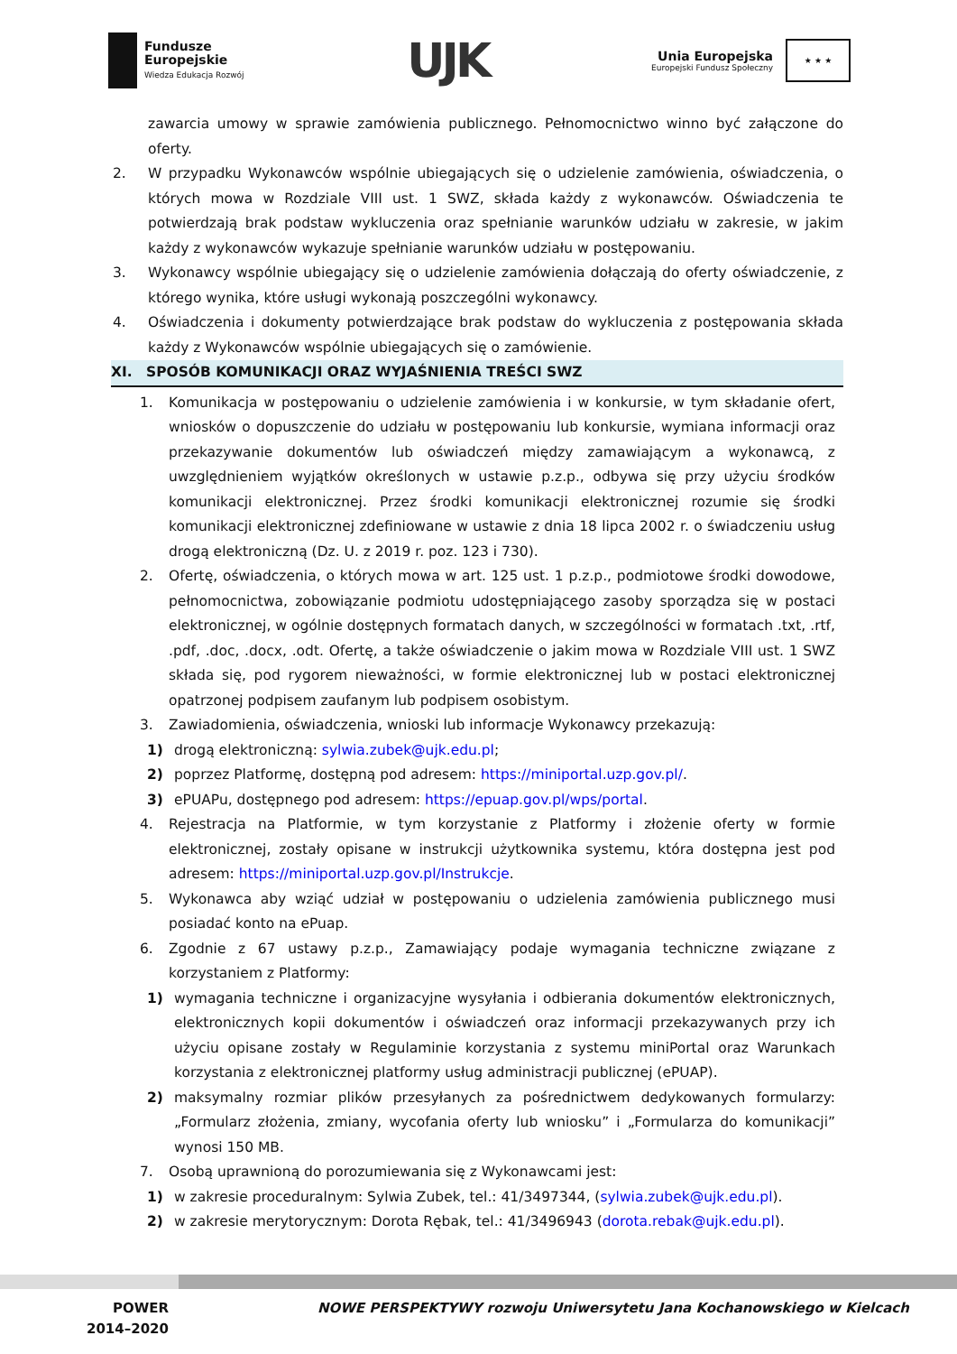Fundusze
Europejskie
Wiedza Edukacja Rozwój
UJK
Unia Europejska
Europejski Fundusz Społeczny
★ ★ ★
zawarcia umowy w sprawie zamówienia publicznego. Pełnomocnictwo winno być załączone do oferty.
2. W przypadku Wykonawców wspólnie ubiegających się o udzielenie zamówienia, oświadczenia, o których mowa w Rozdziale VIII ust. 1 SWZ, składa każdy z wykonawców. Oświadczenia te potwierdzają brak podstaw wykluczenia oraz spełnianie warunków udziału w zakresie, w jakim każdy z wykonawców wykazuje spełnianie warunków udziału w postępowaniu.
3. Wykonawcy wspólnie ubiegający się o udzielenie zamówienia dołączają do oferty oświadczenie, z którego wynika, które usługi wykonają poszczególni wykonawcy.
4. Oświadczenia i dokumenty potwierdzające brak podstaw do wykluczenia z postępowania składa każdy z Wykonawców wspólnie ubiegających się o zamówienie.
XI. SPOSÓB KOMUNIKACJI ORAZ WYJAŚNIENIA TREŚCI SWZ
1. Komunikacja w postępowaniu o udzielenie zamówienia i w konkursie, w tym składanie ofert, wniosków o dopuszczenie do udziału w postępowaniu lub konkursie, wymiana informacji oraz przekazywanie dokumentów lub oświadczeń między zamawiającym a wykonawcą, z uwzględnieniem wyjątków określonych w ustawie p.z.p., odbywa się przy użyciu środków komunikacji elektronicznej. Przez środki komunikacji elektronicznej rozumie się środki komunikacji elektronicznej zdefiniowane w ustawie z dnia 18 lipca 2002 r. o świadczeniu usług drogą elektroniczną (Dz. U. z 2019 r. poz. 123 i 730).
2. Ofertę, oświadczenia, o których mowa w art. 125 ust. 1 p.z.p., podmiotowe środki dowodowe, pełnomocnictwa, zobowiązanie podmiotu udostępniającego zasoby sporządza się w postaci elektronicznej, w ogólnie dostępnych formatach danych, w szczególności w formatach .txt, .rtf, .pdf, .doc, .docx, .odt. Ofertę, a także oświadczenie o jakim mowa w Rozdziale VIII ust. 1 SWZ składa się, pod rygorem nieważności, w formie elektronicznej lub w postaci elektronicznej opatrzonej podpisem zaufanym lub podpisem osobistym.
3. Zawiadomienia, oświadczenia, wnioski lub informacje Wykonawcy przekazują:
1) drogą elektroniczną: sylwia.zubek@ujk.edu.pl;
2) poprzez Platformę, dostępną pod adresem: https://miniportal.uzp.gov.pl/.
3) ePUAPu, dostępnego pod adresem: https://epuap.gov.pl/wps/portal.
4. Rejestracja na Platformie, w tym korzystanie z Platformy i złożenie oferty w formie elektronicznej, zostały opisane w instrukcji użytkownika systemu, która dostępna jest pod adresem: https://miniportal.uzp.gov.pl/Instrukcje.
5. Wykonawca aby wziąć udział w postępowaniu o udzielenia zamówienia publicznego musi posiadać konto na ePuap.
6. Zgodnie z 67 ustawy p.z.p., Zamawiający podaje wymagania techniczne związane z korzystaniem z Platformy:
1) wymagania techniczne i organizacyjne wysyłania i odbierania dokumentów elektronicznych, elektronicznych kopii dokumentów i oświadczeń oraz informacji przekazywanych przy ich użyciu opisane zostały w Regulaminie korzystania z systemu miniPortal oraz Warunkach korzystania z elektronicznej platformy usług administracji publicznej (ePUAP).
2) maksymalny rozmiar plików przesyłanych za pośrednictwem dedykowanych formularzy: „Formularz złożenia, zmiany, wycofania oferty lub wniosku” i „Formularza do komunikacji” wynosi 150 MB.
7. Osobą uprawnioną do porozumiewania się z Wykonawcami jest:
1) w zakresie proceduralnym: Sylwia Zubek, tel.: 41/3497344, (sylwia.zubek@ujk.edu.pl).
2) w zakresie merytorycznym: Dorota Rębak, tel.: 41/3496943 (dorota.rebak@ujk.edu.pl).
POWER
2014–2020
NOWE PERSPEKTYWY rozwoju Uniwersytetu Jana Kochanowskiego w Kielcach